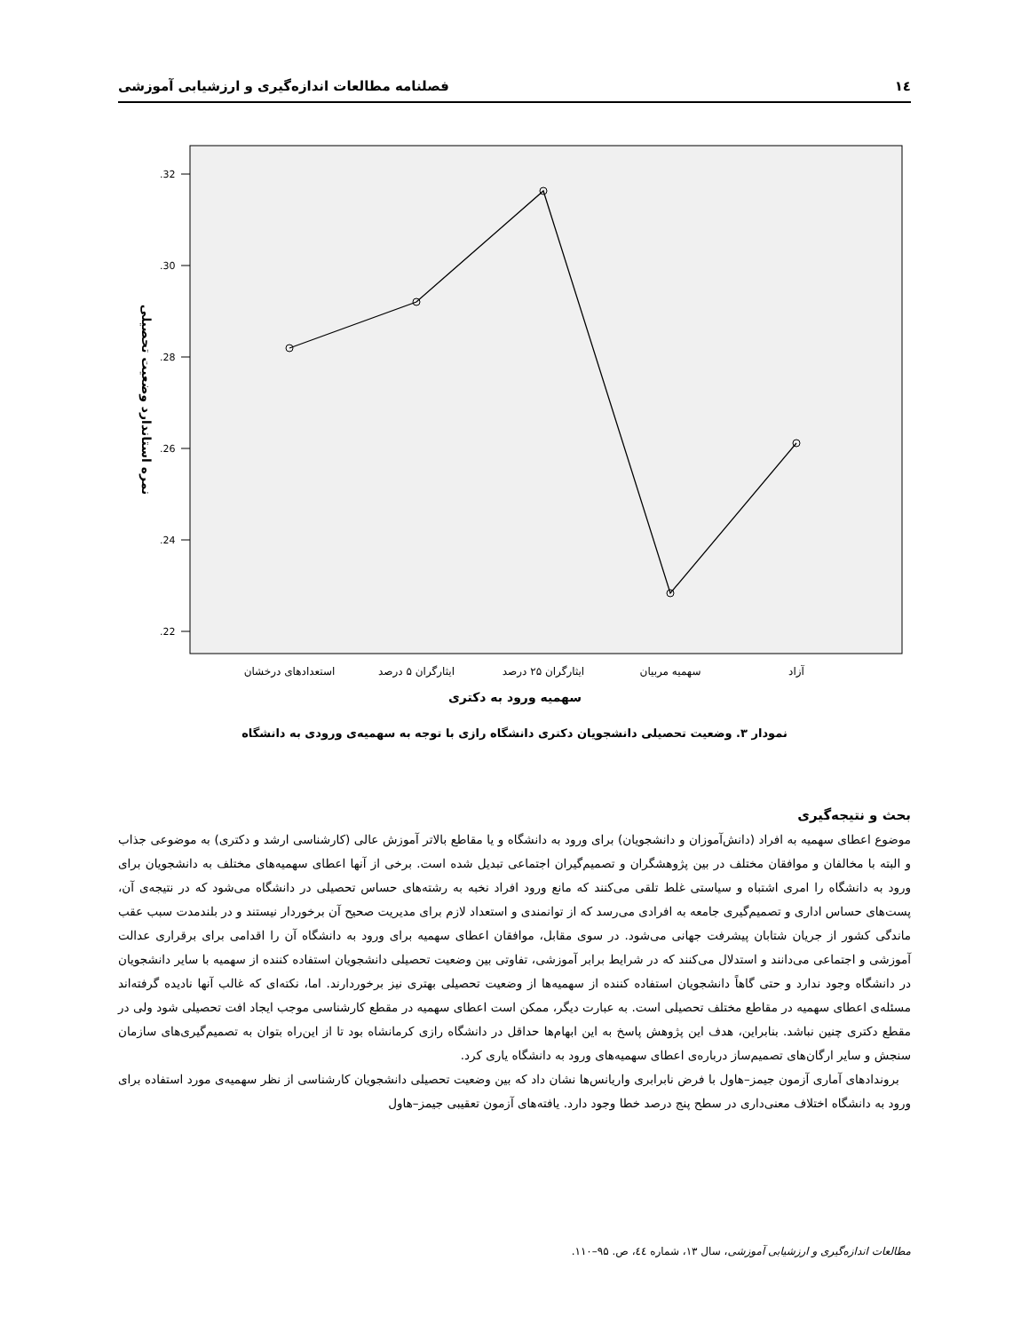۱٤ فصلنامه مطالعات اندازه‌گیری و ارزشیابی آموزشی
.32
.30
.28
.26
.24
.22
استعدادهای درخشان
ایثارگران ۵ درصد
ایثارگران ۲۵ درصد
سهمیه مربیان
آزاد
سهمیه ورود به دکتری
نمره استاندارد وضعیت تحصیلی
نمودار ۳. وضعیت تحصیلی دانشجویان دکتری دانشگاه رازی با توجه به سهمیه‌ی ورودی به دانشگاه
بحث و نتیجه‌گیری
موضوع اعطای سهمیه به افراد (دانش‌آموزان و دانشجویان) برای ورود به دانشگاه و یا مقاطع بالاتر آموزش عالی (کارشناسی ارشد و دکتری) به موضوعی جذاب و البته با مخالفان و موافقان مختلف در بین پژوهشگران و تصمیم‌گیران اجتماعی تبدیل شده است. برخی از آنها اعطای سهمیه‌های مختلف به دانشجویان برای ورود به دانشگاه را امری اشتباه و سیاستی غلط تلقی می‌کنند که مانع ورود افراد نخبه به رشته‌های حساس تحصیلی در دانشگاه می‌شود که در نتیجه‌ی آن، پست‌های حساس اداری و تصمیم‌گیری جامعه به افرادی می‌رسد که از توانمندی و استعداد لازم برای مدیریت صحیح آن برخوردار نیستند و در بلندمدت سبب عقب ماندگی کشور از جریان شتابان پیشرفت جهانی می‌شود. در سوی مقابل، موافقان اعطای سهمیه برای ورود به دانشگاه آن را اقدامی برای برقراری عدالت آموزشی و اجتماعی می‌دانند و استدلال می‌کنند که در شرایط برابر آموزشی، تفاوتی بین وضعیت تحصیلی دانشجویان استفاده کننده از سهمیه با سایر دانشجویان در دانشگاه وجود ندارد و حتی گاهاً دانشجویان استفاده کننده از سهمیه‌ها از وضعیت تحصیلی بهتری نیز برخوردارند. اما، نکته‌ای که غالب آنها نادیده گرفته‌اند مسئله‌ی اعطای سهمیه در مقاطع مختلف تحصیلی است. به عبارت دیگر، ممکن است اعطای سهمیه در مقطع کارشناسی موجب ایجاد افت تحصیلی شود ولی در مقطع دکتری چنین نباشد. بنابراین، هدف این پژوهش پاسخ به این ابهام‌ها حداقل در دانشگاه رازی کرمانشاه بود تا از این‌راه بتوان به تصمیم‌گیری‌های سازمان سنجش و سایر ارگان‌های تصمیم‌ساز درباره‌ی اعطای سهمیه‌های ورود به دانشگاه یاری کرد.
برونداد‌های آماری آزمون جیمز–هاول با فرض نابرابری واریانس‌ها نشان داد که بین وضعیت تحصیلی دانشجویان کارشناسی از نظر سهمیه‌ی مورد استفاده برای ورود به دانشگاه اختلاف معنی‌داری در سطح پنج درصد خطا وجود دارد. یافته‌های آزمون تعقیبی جیمز–هاول
مطالعات اندازه‌گیری و ارزشیابی آموزشی، سال ۱۳، شماره ٤٤، ص. ۹۵–۱۱۰.